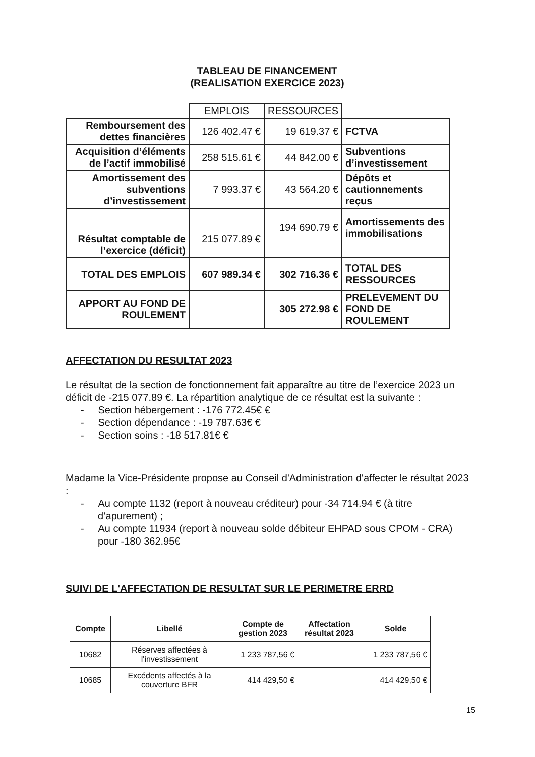TABLEAU DE FINANCEMENT
(REALISATION EXERCICE 2023)
| | EMPLOIS | RESSOURCES | |
| Remboursement des dettes financières | 126 402.47 € | 19 619.37 € | FCTVA |
| Acquisition d’éléments de l’actif immobilisé | 258 515.61 € | 44 842.00 € | Subventions d’investissement |
| Amortissement des subventions d’investissement | 7 993.37 € | 43 564.20 € | Dépôts et cautionnements reçus |
| Résultat comptable de l’exercice (déficit) | 215 077.89 € | 194 690.79 € | Amortissements des immobilisations |
| TOTAL DES EMPLOIS | 607 989.34 € | 302 716.36 € | TOTAL DES RESSOURCES |
| APPORT AU FOND DE ROULEMENT | | 305 272.98 € | PRELEVEMENT DU FOND DE ROULEMENT |
AFFECTATION DU RESULTAT 2023
Le résultat de la section de fonctionnement fait apparaître au titre de l’exercice 2023 un déficit de -215 077.89 €. La répartition analytique de ce résultat est la suivante :
- Section hébergement : -176 772.45€ €
- Section dépendance : -19 787.63€ €
- Section soins : -18 517.81€ €
Madame la Vice-Présidente propose au Conseil d'Administration d'affecter le résultat 2023 :
- Au compte 1132 (report à nouveau créditeur) pour -34 714.94 € (à titre d’apurement) ;
- Au compte 11934 (report à nouveau solde débiteur EHPAD sous CPOM - CRA) pour -180 362.95€
SUIVI DE L'AFFECTATION DE RESULTAT SUR LE PERIMETRE ERRD
| Compte | Libellé | Compte de gestion 2023 | Affectation résultat 2023 | Solde |
| --- | --- | --- | --- | --- |
| 10682 | Réserves affectées à l'investissement | 1 233 787,56 € | | 1 233 787,56 € |
| 10685 | Excédents affectés à la couverture BFR | 414 429,50 € | | 414 429,50 € |
15